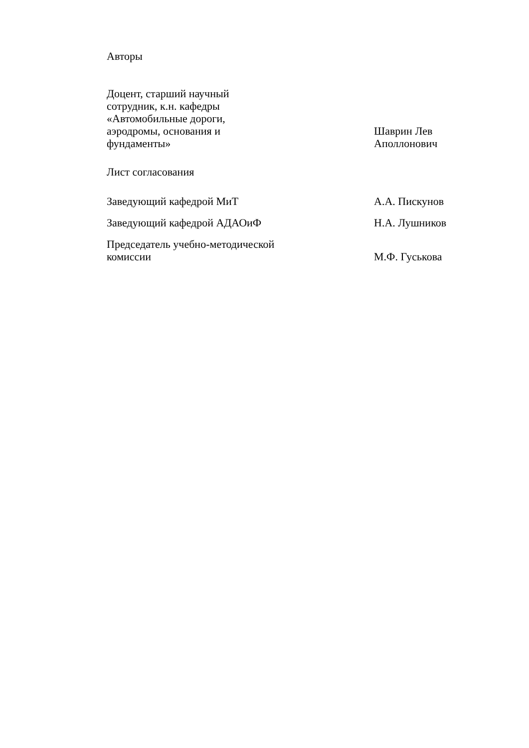Авторы
Доцент, старший научный
сотрудник, к.н. кафедры
«Автомобильные дороги,
аэродромы, основания и
фундаменты»
Шаврин Лев
Аполлонович
Лист согласования
Заведующий кафедрой МиТ
А.А. Пискунов
Заведующий кафедрой АДАОиФ
Н.А. Лушников
Председатель учебно-методической
комиссии
М.Ф. Гуськова